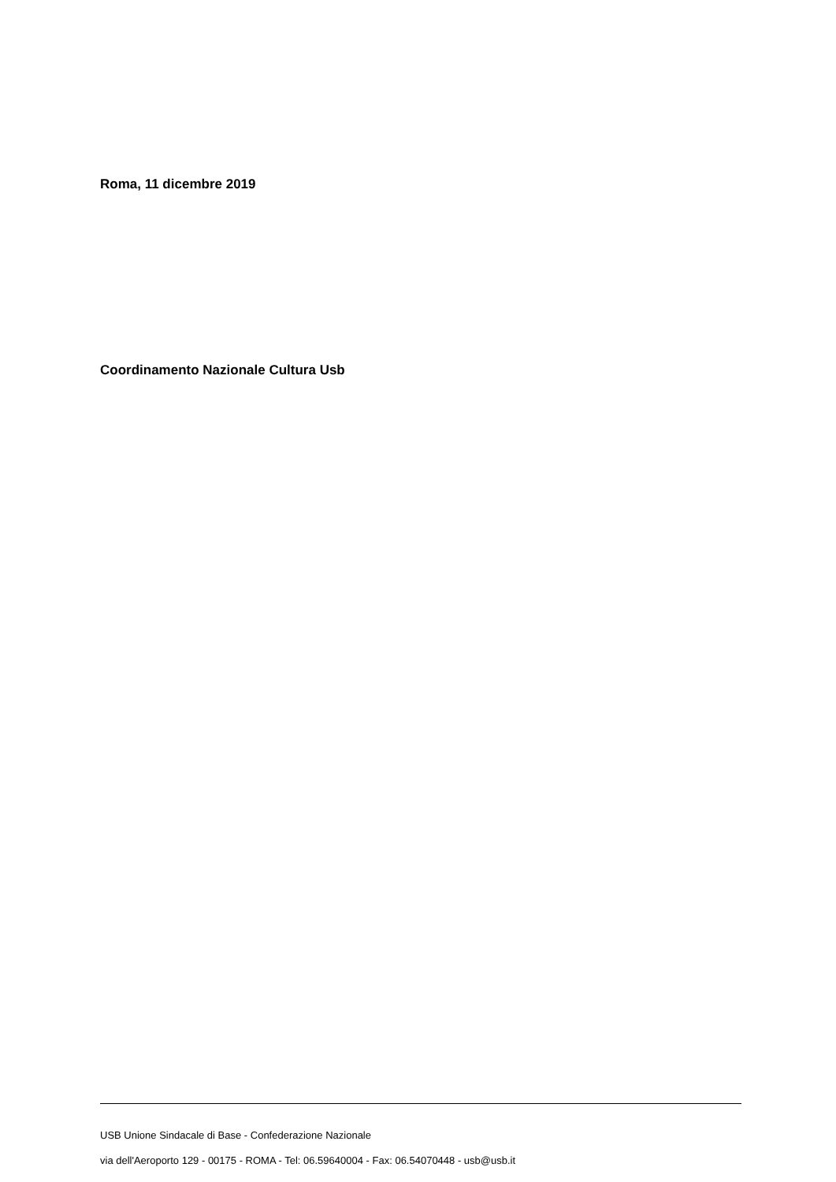Roma, 11 dicembre 2019
Coordinamento Nazionale Cultura Usb
USB Unione Sindacale di Base - Confederazione Nazionale
via dell'Aeroporto 129 - 00175 - ROMA - Tel: 06.59640004 - Fax: 06.54070448 - usb@usb.it